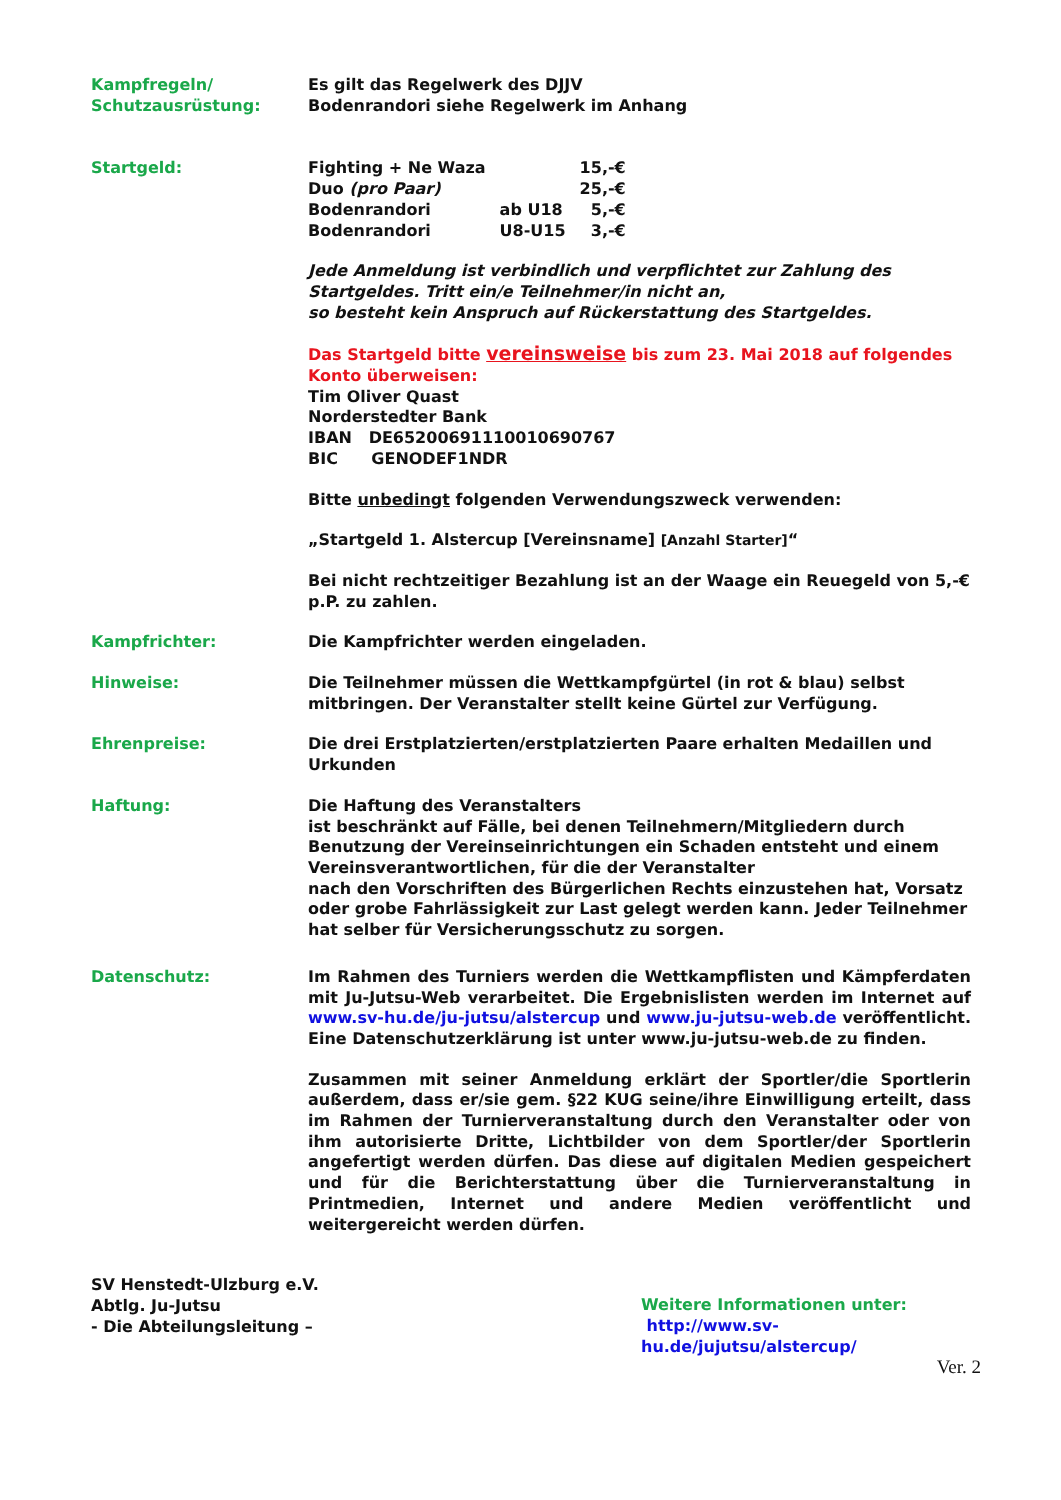Kampfregeln/
Schutzausrüstung:
Es gilt das Regelwerk des DJJV
Bodenrandori siehe Regelwerk im Anhang
Startgeld:
| Fighting + Ne Waza | | 15,-€ |
| Duo (pro Paar) | | 25,-€ |
| Bodenrandori | ab U18 | 5,-€ |
| Bodenrandori | U8-U15 | 3,-€ |
Jede Anmeldung ist verbindlich und verpflichtet zur Zahlung des Startgeldes. Tritt ein/e Teilnehmer/in nicht an,
so besteht kein Anspruch auf Rückerstattung des Startgeldes.
Das Startgeld bitte vereinsweise bis zum 23. Mai 2018 auf folgendes Konto überweisen:
Tim Oliver Quast
Norderstedter Bank
IBAN DE65200691110010690767
BIC GENODEF1NDR
Bitte unbedingt folgenden Verwendungszweck verwenden:
„Startgeld 1. Alstercup [Vereinsname] [Anzahl Starter]“
Bei nicht rechtzeitiger Bezahlung ist an der Waage ein Reuegeld von 5,-€ p.P. zu zahlen.
Kampfrichter: Die Kampfrichter werden eingeladen.
Hinweise: Die Teilnehmer müssen die Wettkampfgürtel (in rot & blau) selbst mitbringen. Der Veranstalter stellt keine Gürtel zur Verfügung.
Ehrenpreise: Die drei Erstplatzierten/erstplatzierten Paare erhalten Medaillen und Urkunden
Haftung: Die Haftung des Veranstalters
ist beschränkt auf Fälle, bei denen Teilnehmern/Mitgliedern durch Benutzung der Vereinseinrichtungen ein Schaden entsteht und einem Vereinsverantwortlichen, für die der Veranstalter
nach den Vorschriften des Bürgerlichen Rechts einzustehen hat, Vorsatz oder grobe Fahrlässigkeit zur Last gelegt werden kann. Jeder Teilnehmer hat selber für Versicherungsschutz zu sorgen.
Datenschutz: Im Rahmen des Turniers werden die Wettkampflisten und Kämpferdaten mit Ju-Jutsu-Web verarbeitet. Die Ergebnislisten werden im Internet auf www.sv-hu.de/ju-jutsu/alstercup und www.ju-jutsu-web.de veröffentlicht. Eine Datenschutzerklärung ist unter www.ju-jutsu-web.de zu finden.
Zusammen mit seiner Anmeldung erklärt der Sportler/die Sportlerin außerdem, dass er/sie gem. §22 KUG seine/ihre Einwilligung erteilt, dass im Rahmen der Turnierveranstaltung durch den Veranstalter oder von ihm autorisierte Dritte, Lichtbilder von dem Sportler/der Sportlerin angefertigt werden dürfen. Das diese auf digitalen Medien gespeichert und für die Berichterstattung über die Turnierveranstaltung in Printmedien, Internet und andere Medien veröffentlicht und weitergereicht werden dürfen.
SV Henstedt-Ulzburg e.V.
Abtlg. Ju-Jutsu
- Die Abteilungsleitung –
Weitere Informationen unter:
http://www.sv-hu.de/jujutsu/alstercup/
Ver. 2